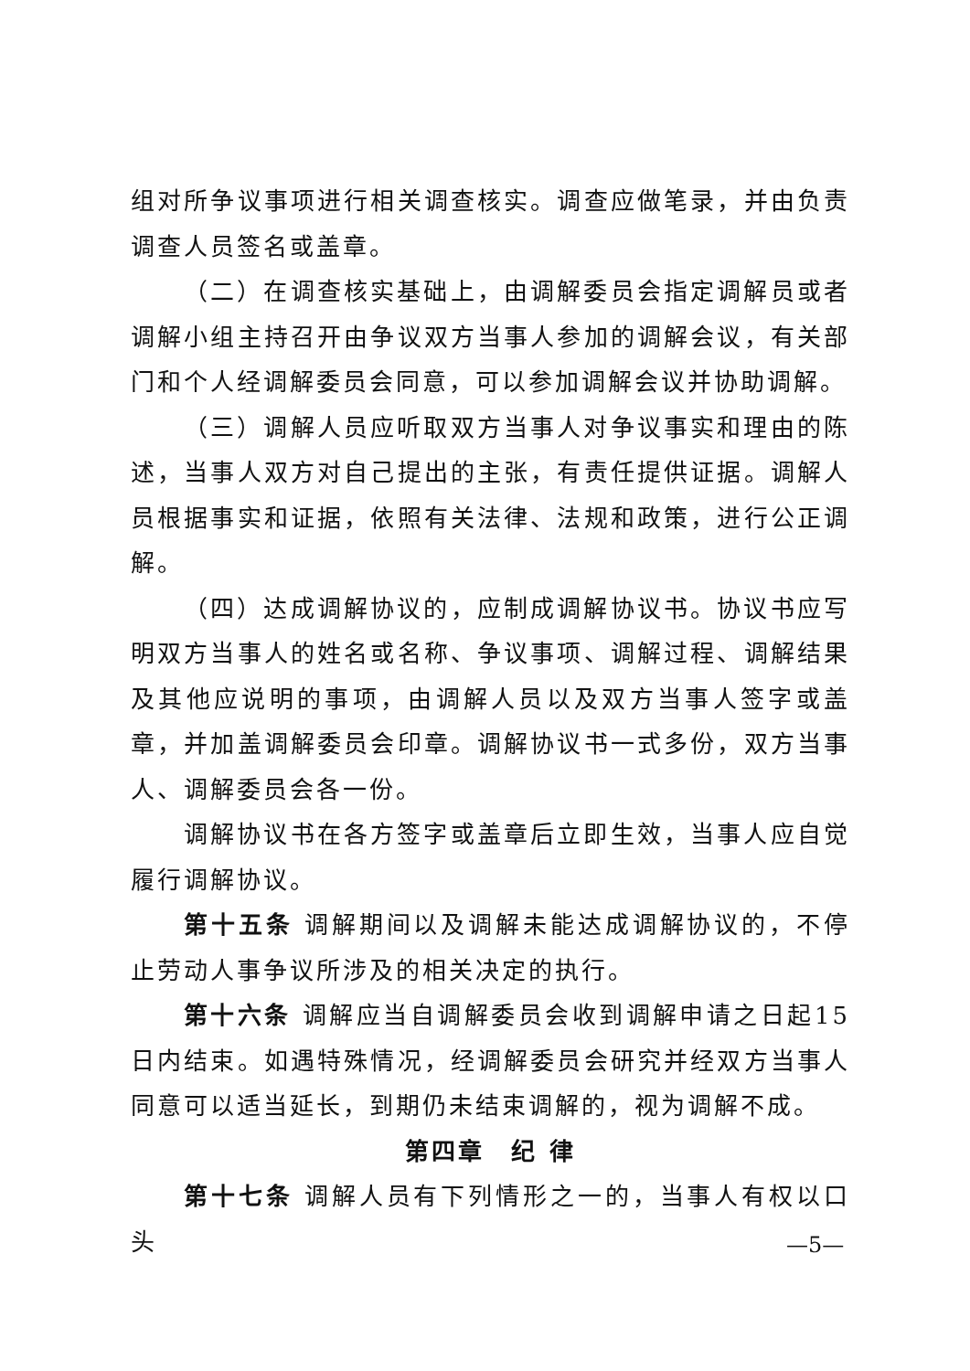组对所争议事项进行相关调查核实。调查应做笔录，并由负责调查人员签名或盖章。
（二）在调查核实基础上，由调解委员会指定调解员或者调解小组主持召开由争议双方当事人参加的调解会议，有关部门和个人经调解委员会同意，可以参加调解会议并协助调解。
（三）调解人员应听取双方当事人对争议事实和理由的陈述，当事人双方对自己提出的主张，有责任提供证据。调解人员根据事实和证据，依照有关法律、法规和政策，进行公正调解。
（四）达成调解协议的，应制成调解协议书。协议书应写明双方当事人的姓名或名称、争议事项、调解过程、调解结果及其他应说明的事项，由调解人员以及双方当事人签字或盖章，并加盖调解委员会印章。调解协议书一式多份，双方当事人、调解委员会各一份。
调解协议书在各方签字或盖章后立即生效，当事人应自觉履行调解协议。
第十五条 调解期间以及调解未能达成调解协议的，不停止劳动人事争议所涉及的相关决定的执行。
第十六条 调解应当自调解委员会收到调解申请之日起15日内结束。如遇特殊情况，经调解委员会研究并经双方当事人同意可以适当延长，到期仍未结束调解的，视为调解不成。
第四章　纪 律
第十七条 调解人员有下列情形之一的，当事人有权以口头
—5—